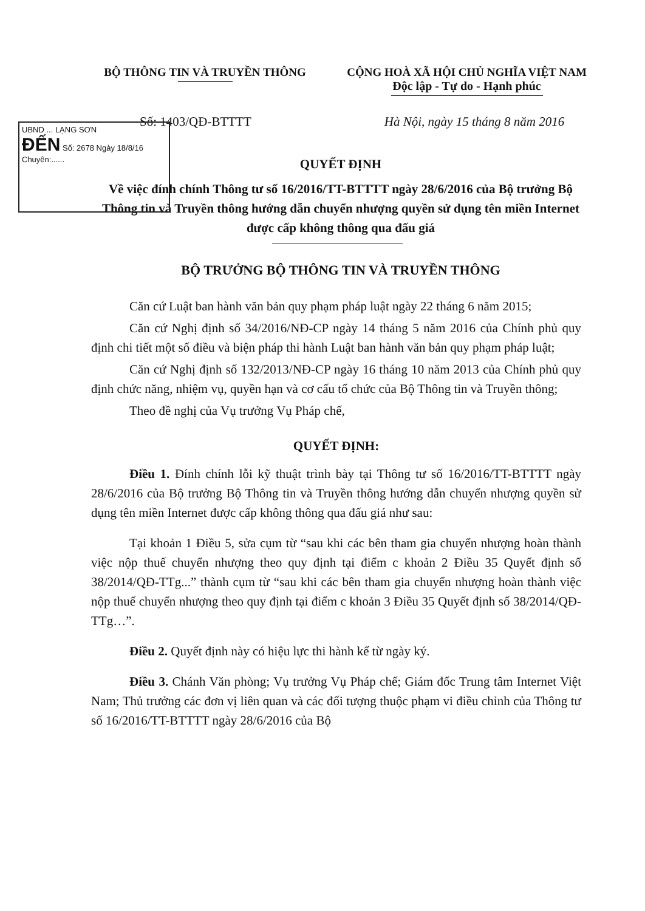UBND ... LẠNG SƠN
ĐẾN Số: 2678 Ngày 18/8/16
Chuyên:......
BỘ THÔNG TIN VÀ TRUYỀN THÔNG CỘNG HOÀ XÃ HỘI CHỦ NGHĨA VIỆT NAM
Độc lập - Tự do - Hạnh phúc
Số: 1403/QĐ-BTTTT Hà Nội, ngày 15 tháng 8 năm 2016
QUYẾT ĐỊNH
Về việc đính chính Thông tư số 16/2016/TT-BTTTT ngày 28/6/2016 của Bộ trưởng Bộ Thông tin và Truyền thông hướng dẫn chuyển nhượng quyền sử dụng tên miền Internet được cấp không thông qua đấu giá
BỘ TRƯỞNG BỘ THÔNG TIN VÀ TRUYỀN THÔNG
Căn cứ Luật ban hành văn bản quy phạm pháp luật ngày 22 tháng 6 năm 2015;
Căn cứ Nghị định số 34/2016/NĐ-CP ngày 14 tháng 5 năm 2016 của Chính phủ quy định chi tiết một số điều và biện pháp thi hành Luật ban hành văn bản quy phạm pháp luật;
Căn cứ Nghị định số 132/2013/NĐ-CP ngày 16 tháng 10 năm 2013 của Chính phủ quy định chức năng, nhiệm vụ, quyền hạn và cơ cấu tổ chức của Bộ Thông tin và Truyền thông;
Theo đề nghị của Vụ trưởng Vụ Pháp chế,
QUYẾT ĐỊNH:
Điều 1. Đính chính lỗi kỹ thuật trình bày tại Thông tư số 16/2016/TT-BTTTT ngày 28/6/2016 của Bộ trưởng Bộ Thông tin và Truyền thông hướng dẫn chuyển nhượng quyền sử dụng tên miền Internet được cấp không thông qua đấu giá như sau:
Tại khoản 1 Điều 5, sửa cụm từ “sau khi các bên tham gia chuyển nhượng hoàn thành việc nộp thuế chuyển nhượng theo quy định tại điểm c khoản 2 Điều 35 Quyết định số 38/2014/QĐ-TTg...” thành cụm từ “sau khi các bên tham gia chuyển nhượng hoàn thành việc nộp thuế chuyển nhượng theo quy định tại điểm c khoản 3 Điều 35 Quyết định số 38/2014/QĐ-TTg…”.
Điều 2. Quyết định này có hiệu lực thi hành kể từ ngày ký.
Điều 3. Chánh Văn phòng; Vụ trưởng Vụ Pháp chế; Giám đốc Trung tâm Internet Việt Nam; Thủ trưởng các đơn vị liên quan và các đối tượng thuộc phạm vi điều chỉnh của Thông tư số 16/2016/TT-BTTTT ngày 28/6/2016 của Bộ